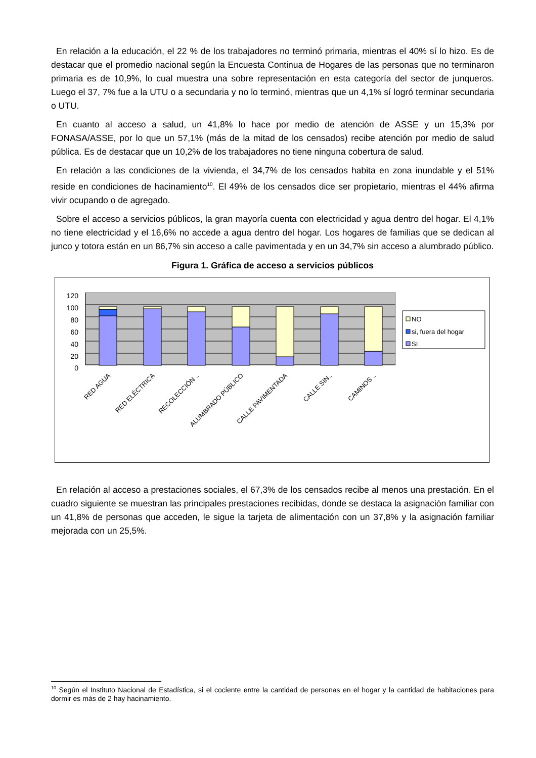En relación a la educación, el 22 % de los trabajadores no terminó primaria, mientras el 40% sí lo hizo. Es de destacar que el promedio nacional según la Encuesta Continua de Hogares de las personas que no terminaron primaria es de 10,9%, lo cual muestra una sobre representación en esta categoría del sector de junqueros. Luego el 37, 7% fue a la UTU o a secundaria y no lo terminó, mientras que un 4,1% sí logró terminar secundaria o UTU.
En cuanto al acceso a salud, un 41,8% lo hace por medio de atención de ASSE y un 15,3% por FONASA/ASSE, por lo que un 57,1% (más de la mitad de los censados) recibe atención por medio de salud pública. Es de destacar que un 10,2% de los trabajadores no tiene ninguna cobertura de salud.
En relación a las condiciones de la vivienda, el 34,7% de los censados habita en zona inundable y el 51% reside en condiciones de hacinamiento<sup>10</sup>. El 49% de los censados dice ser propietario, mientras el 44% afirma vivir ocupando o de agregado.
Sobre el acceso a servicios públicos, la gran mayoría cuenta con electricidad y agua dentro del hogar. El 4,1% no tiene electricidad y el 16,6% no accede a agua dentro del hogar. Los hogares de familias que se dedican al junco y totora están en un 86,7% sin acceso a calle pavimentada y en un 34,7% sin acceso a alumbrado público.
Figura 1. Gráfica de acceso a servicios públicos
120
100
80
60
40
20
0
RED AGUA
RED ELÉCTRICA
RECOLECCIÓN ..
ALUMBRADO PÚBLICO
CALLE PAVIMENTADA
CALLE SIN..
CAMINOS ..
NO
si, fuera del hogar
SI
En relación al acceso a prestaciones sociales, el 67,3% de los censados recibe al menos una prestación. En el cuadro siguiente se muestran las principales prestaciones recibidas, donde se destaca la asignación familiar con un 41,8% de personas que acceden, le sigue la tarjeta de alimentación con un 37,8% y la asignación familiar mejorada con un 25,5%.
<sup>10</sup> Según el Instituto Nacional de Estadística, si el cociente entre la cantidad de personas en el hogar y la cantidad de habitaciones para dormir es más de 2 hay hacinamiento.